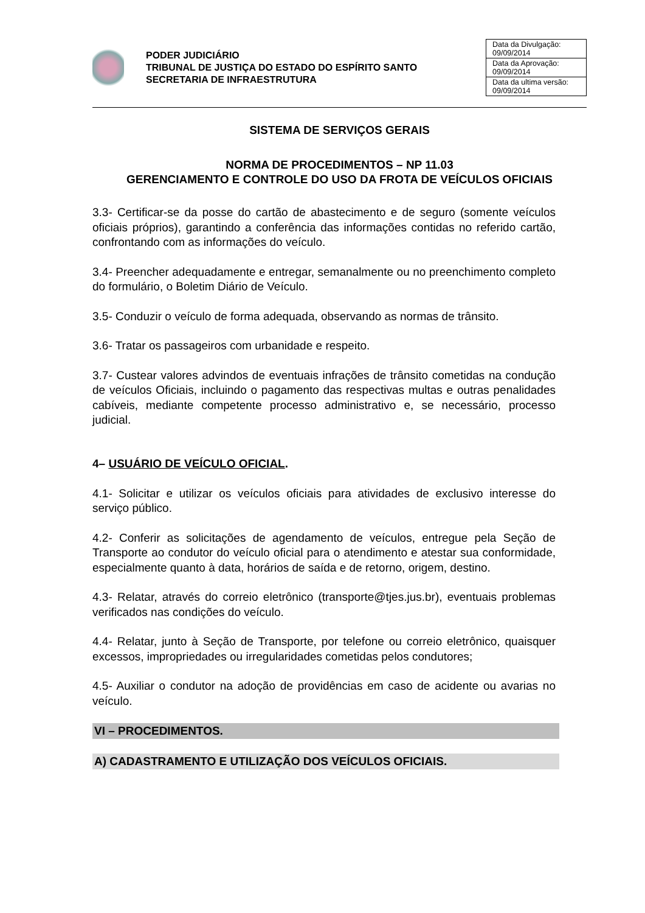PODER JUDICIÁRIO
TRIBUNAL DE JUSTIÇA DO ESTADO DO ESPÍRITO SANTO
SECRETARIA DE INFRAESTRUTURA
| Data da Divulgação: 09/09/2014 |
| Data da Aprovação: 09/09/2014 |
| Data da ultima versão: 09/09/2014 |
SISTEMA DE SERVIÇOS GERAIS
NORMA DE PROCEDIMENTOS – NP 11.03
GERENCIAMENTO E CONTROLE DO USO DA FROTA DE VEÍCULOS OFICIAIS
3.3- Certificar-se da posse do cartão de abastecimento e de seguro (somente veículos oficiais próprios), garantindo a conferência das informações contidas no referido cartão, confrontando com as informações do veículo.
3.4- Preencher adequadamente e entregar, semanalmente ou no preenchimento completo do formulário, o Boletim Diário de Veículo.
3.5- Conduzir o veículo de forma adequada, observando as normas de trânsito.
3.6- Tratar os passageiros com urbanidade e respeito.
3.7- Custear valores advindos de eventuais infrações de trânsito cometidas na condução de veículos Oficiais, incluindo o pagamento das respectivas multas e outras penalidades cabíveis, mediante competente processo administrativo e, se necessário, processo judicial.
4– USUÁRIO DE VEÍCULO OFICIAL.
4.1- Solicitar e utilizar os veículos oficiais para atividades de exclusivo interesse do serviço público.
4.2- Conferir as solicitações de agendamento de veículos, entregue pela Seção de Transporte ao condutor do veículo oficial para o atendimento e atestar sua conformidade, especialmente quanto à data, horários de saída e de retorno, origem, destino.
4.3- Relatar, através do correio eletrônico (transporte@tjes.jus.br), eventuais problemas verificados nas condições do veículo.
4.4- Relatar, junto à Seção de Transporte, por telefone ou correio eletrônico, quaisquer excessos, impropriedades ou irregularidades cometidas pelos condutores;
4.5- Auxiliar o condutor na adoção de providências em caso de acidente ou avarias no veículo.
VI – PROCEDIMENTOS.
A) CADASTRAMENTO E UTILIZAÇÃO DOS VEÍCULOS OFICIAIS.